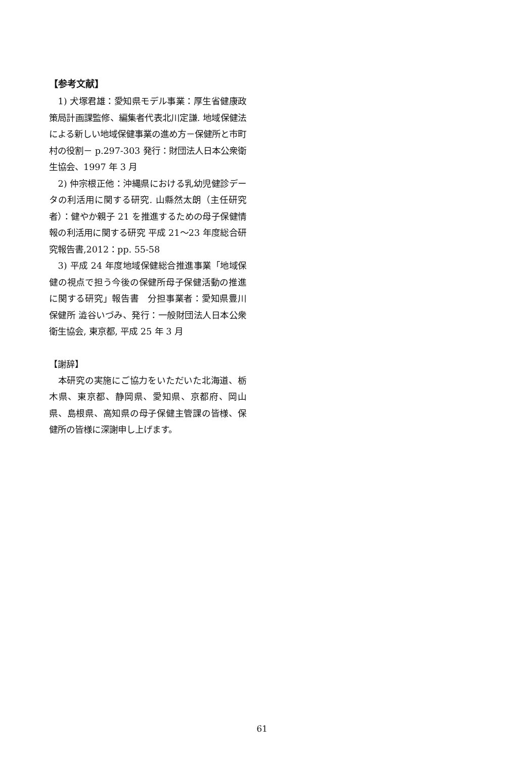【参考文献】
1) 犬塚君雄：愛知県モデル事業：厚生省健康政策局計画課監修、編集者代表北川定謙. 地域保健法による新しい地域保健事業の進め方－保健所と市町村の役割－ p.297-303 発行：財団法人日本公衆衛生協会、1997 年 3 月
2) 仲宗根正他：沖縄県における乳幼児健診データの利活用に関する研究. 山縣然太朗（主任研究者）：健やか親子 21 を推進するための母子保健情報の利活用に関する研究 平成 21～23 年度総合研究報告書,2012：pp. 55-58
3) 平成 24 年度地域保健総合推進事業「地域保健の視点で担う今後の保健所母子保健活動の推進に関する研究」報告書　分担事業者：愛知県豊川保健所 澁谷いづみ、発行：一般財団法人日本公衆衛生協会, 東京都, 平成 25 年 3 月
【謝辞】
本研究の実施にご協力をいただいた北海道、栃木県、東京都、静岡県、愛知県、京都府、岡山県、島根県、高知県の母子保健主管課の皆様、保健所の皆様に深謝申し上げます。
61